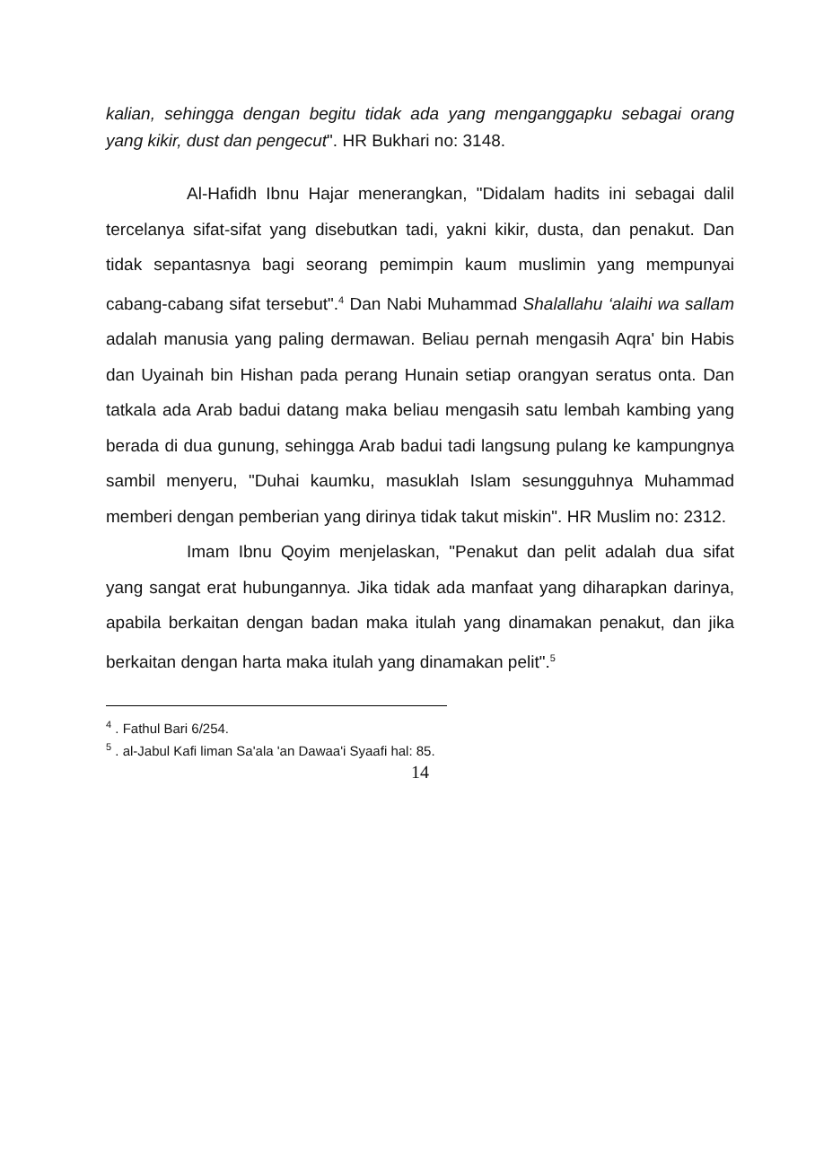kalian, sehingga dengan begitu tidak ada yang menganggapku sebagai orang yang kikir, dust dan pengecut". HR Bukhari no: 3148.
Al-Hafidh Ibnu Hajar menerangkan, "Didalam hadits ini sebagai dalil tercelanya sifat-sifat yang disebutkan tadi, yakni kikir, dusta, dan penakut. Dan tidak sepantasnya bagi seorang pemimpin kaum muslimin yang mempunyai cabang-cabang sifat tersebut".<sup>4</sup> Dan Nabi Muhammad Shalallahu ‘alaihi wa sallam adalah manusia yang paling dermawan. Beliau pernah mengasih Aqra' bin Habis dan Uyainah bin Hishan pada perang Hunain setiap orangyan seratus onta. Dan tatkala ada Arab badui datang maka beliau mengasih satu lembah kambing yang berada di dua gunung, sehingga Arab badui tadi langsung pulang ke kampungnya sambil menyeru, "Duhai kaumku, masuklah Islam sesungguhnya Muhammad memberi dengan pemberian yang dirinya tidak takut miskin". HR Muslim no: 2312.
Imam Ibnu Qoyim menjelaskan, "Penakut dan pelit adalah dua sifat yang sangat erat hubungannya. Jika tidak ada manfaat yang diharapkan darinya, apabila berkaitan dengan badan maka itulah yang dinamakan penakut, dan jika berkaitan dengan harta maka itulah yang dinamakan pelit".<sup>5</sup>
<sup>4</sup> . Fathul Bari 6/254.
<sup>5</sup> . al-Jabul Kafi liman Sa'ala 'an Dawaa'i Syaafi hal: 85.
14